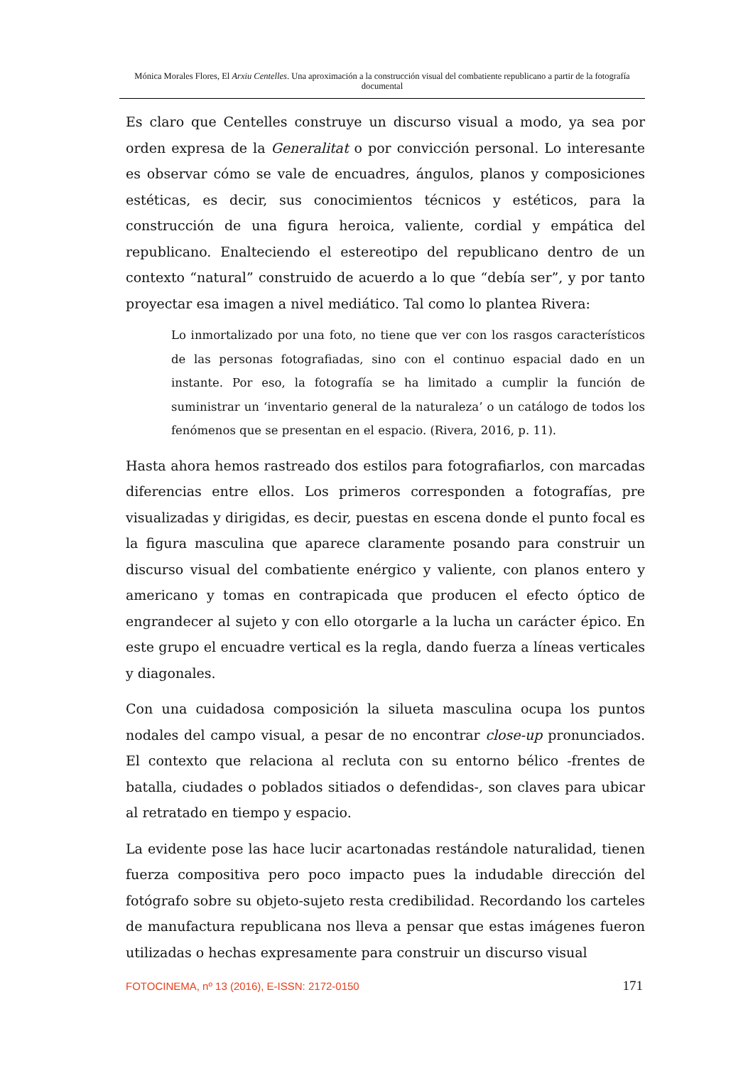Mónica Morales Flores, El Arxiu Centelles. Una aproximación a la construcción visual del combatiente republicano a partir de la fotografía documental
Es claro que Centelles construye un discurso visual a modo, ya sea por orden expresa de la Generalitat o por convicción personal. Lo interesante es observar cómo se vale de encuadres, ángulos, planos y composiciones estéticas, es decir, sus conocimientos técnicos y estéticos, para la construcción de una figura heroica, valiente, cordial y empática del republicano. Enalteciendo el estereotipo del republicano dentro de un contexto “natural” construido de acuerdo a lo que “debía ser”, y por tanto proyectar esa imagen a nivel mediático. Tal como lo plantea Rivera:
Lo inmortalizado por una foto, no tiene que ver con los rasgos característicos de las personas fotografiadas, sino con el continuo espacial dado en un instante. Por eso, la fotografía se ha limitado a cumplir la función de suministrar un ‘inventario general de la naturaleza’ o un catálogo de todos los fenómenos que se presentan en el espacio. (Rivera, 2016, p. 11).
Hasta ahora hemos rastreado dos estilos para fotografiarlos, con marcadas diferencias entre ellos. Los primeros corresponden a fotografías, pre visualizadas y dirigidas, es decir, puestas en escena donde el punto focal es la figura masculina que aparece claramente posando para construir un discurso visual del combatiente enérgico y valiente, con planos entero y americano y tomas en contrapicada que producen el efecto óptico de engrandecer al sujeto y con ello otorgarle a la lucha un carácter épico. En este grupo el encuadre vertical es la regla, dando fuerza a líneas verticales y diagonales.
Con una cuidadosa composición la silueta masculina ocupa los puntos nodales del campo visual, a pesar de no encontrar close-up pronunciados. El contexto que relaciona al recluta con su entorno bélico -frentes de batalla, ciudades o poblados sitiados o defendidas-, son claves para ubicar al retratado en tiempo y espacio.
La evidente pose las hace lucir acartonadas restándole naturalidad, tienen fuerza compositiva pero poco impacto pues la indudable dirección del fotógrafo sobre su objeto-sujeto resta credibilidad. Recordando los carteles de manufactura republicana nos lleva a pensar que estas imágenes fueron utilizadas o hechas expresamente para construir un discurso visual
FOTOCINEMA, nº 13 (2016), E-ISSN: 2172-0150 171